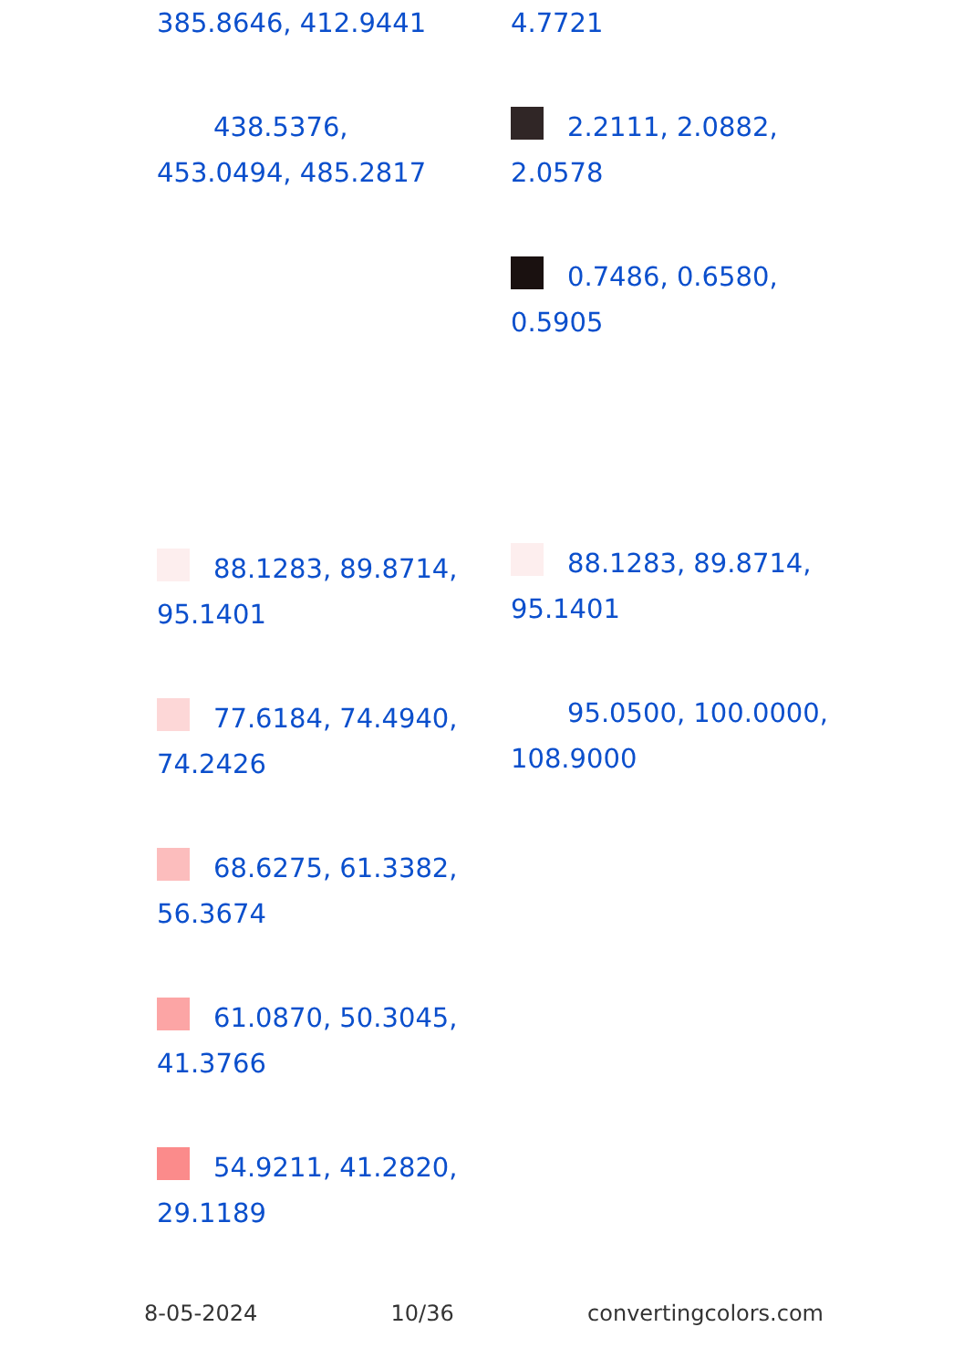385.8646, 412.9441
438.5376, 453.0494, 485.2817
88.1283, 89.8714, 95.1401
77.6184, 74.4940, 74.2426
68.6275, 61.3382, 56.3674
61.0870, 50.3045, 41.3766
54.9211, 41.2820, 29.1189
4.7721
2.2111, 2.0882, 2.0578
0.7486, 0.6580, 0.5905
88.1283, 89.8714, 95.1401
95.0500, 100.0000, 108.9000
8-05-2024 10/36 convertingcolors.com